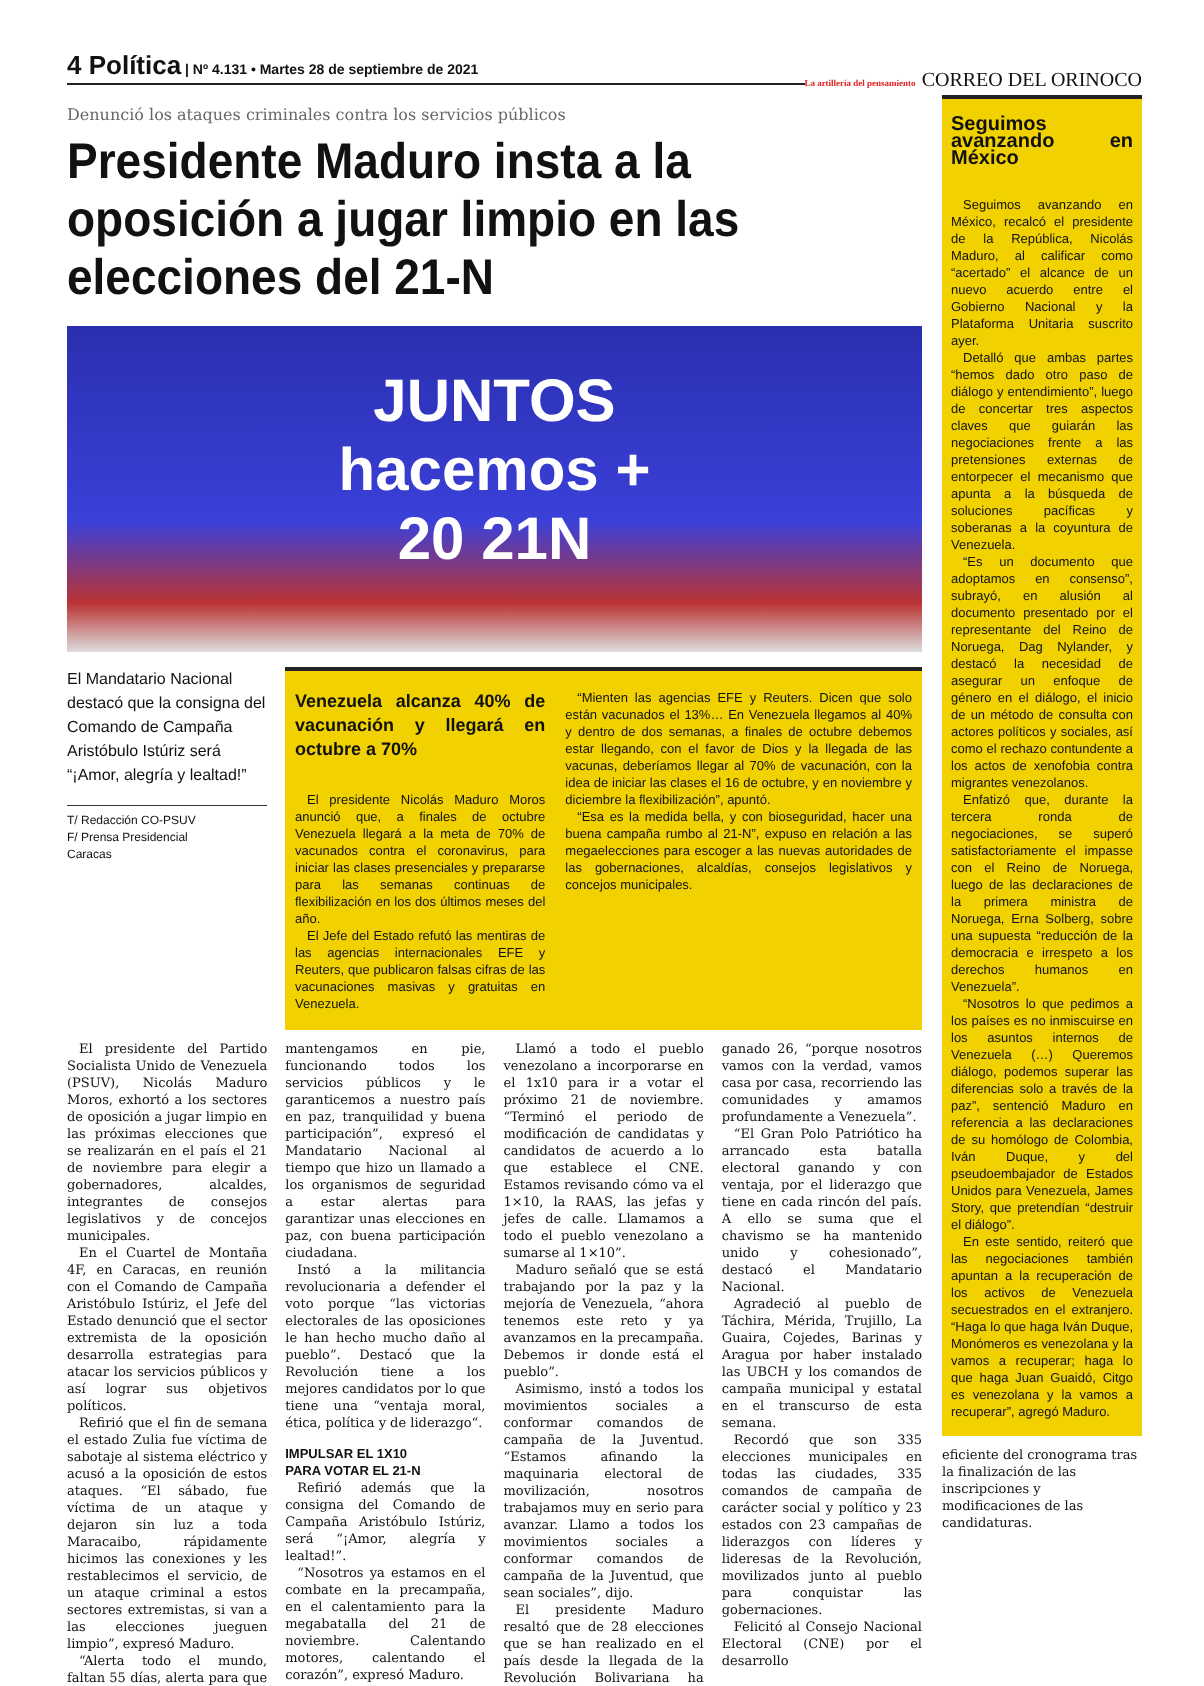4 Política | Nº 4.131 • Martes 28 de septiembre de 2021
La artillería del pensamiento CORREO DEL ORINOCO
Denunció los ataques criminales contra los servicios públicos
Presidente Maduro insta a la oposición a jugar limpio en las elecciones del 21-N
JUNTOS
hacemos +
20 21N
El Mandatario Nacional destacó que la consigna del Comando de Campaña Aristóbulo Istúriz será “¡Amor, alegría y lealtad!”
T/ Redacción CO-PSUV
F/ Prensa Presidencial
Caracas
Venezuela alcanza 40% de vacunación y llegará en octubre a 70%
El presidente Nicolás Maduro Moros anunció que, a finales de octubre Venezuela llegará a la meta de 70% de vacunados contra el coronavirus, para iniciar las clases presenciales y prepararse para las semanas continuas de flexibilización en los dos últimos meses del año.
El Jefe del Estado refutó las mentiras de las agencias internacionales EFE y Reuters, que publicaron falsas cifras de las vacunaciones masivas y gratuitas en Venezuela.
“Mienten las agencias EFE y Reuters. Dicen que solo están vacunados el 13%… En Venezuela llegamos al 40% y dentro de dos semanas, a finales de octubre debemos estar llegando, con el favor de Dios y la llegada de las vacunas, deberíamos llegar al 70% de vacunación, con la idea de iniciar las clases el 16 de octubre, y en noviembre y diciembre la flexibilización”, apuntó.
“Esa es la medida bella, y con bioseguridad, hacer una buena campaña rumbo al 21-N”, expuso en relación a las megaelecciones para escoger a las nuevas autoridades de las gobernaciones, alcaldías, consejos legislativos y concejos municipales.
El presidente del Partido Socialista Unido de Venezuela (PSUV), Nicolás Maduro Moros, exhortó a los sectores de oposición a jugar limpio en las próximas elecciones que se realizarán en el país el 21 de noviembre para elegir a gobernadores, alcaldes, integrantes de consejos legislativos y de concejos municipales.
En el Cuartel de Montaña 4F, en Caracas, en reunión con el Comando de Campaña Aristóbulo Istúriz, el Jefe del Estado denunció que el sector extremista de la oposición desarrolla estrategias para atacar los servicios públicos y así lograr sus objetivos políticos.
Refirió que el fin de semana el estado Zulia fue víctima de sabotaje al sistema eléctrico y acusó a la oposición de estos ataques. “El sábado, fue víctima de un ataque y dejaron sin luz a toda Maracaibo, rápidamente hicimos las conexiones y les restablecimos el servicio, de un ataque criminal a estos sectores extremistas, si van a las elecciones jueguen limpio”, expresó Maduro.
“Alerta todo el mundo, faltan 55 días, alerta para que mantengamos en pie, funcionando todos los servicios públicos y le garanticemos a nuestro país en paz, tranquilidad y buena participación”, expresó el Mandatario Nacional al tiempo que hizo un llamado a los organismos de seguridad a estar alertas para garantizar unas elecciones en paz, con buena participación ciudadana.
Instó a la militancia revolucionaria a defender el voto porque “las victorias electorales de las oposiciones le han hecho mucho daño al pueblo”. Destacó que la Revolución tiene a los mejores candidatos por lo que tiene una “ventaja moral, ética, política y de liderazgo“.
IMPULSAR EL 1X10
PARA VOTAR EL 21-N
Refirió además que la consigna del Comando de Campaña Aristóbulo Istúriz, será “¡Amor, alegría y lealtad!”.
“Nosotros ya estamos en el combate en la precampaña, en el calentamiento para la megabatalla del 21 de noviembre. Calentando motores, calentando el corazón”, expresó Maduro.
Llamó a todo el pueblo venezolano a incorporarse en el 1x10 para ir a votar el próximo 21 de noviembre. “Terminó el periodo de modificación de candidatas y candidatos de acuerdo a lo que establece el CNE. Estamos revisando cómo va el 1×10, la RAAS, las jefas y jefes de calle. Llamamos a todo el pueblo venezolano a sumarse al 1×10”.
Maduro señaló que se está trabajando por la paz y la mejoría de Venezuela, “ahora tenemos este reto y ya avanzamos en la precampaña. Debemos ir donde está el pueblo”.
Asimismo, instó a todos los movimientos sociales a conformar comandos de campaña de la Juventud. “Estamos afinando la maquinaria electoral de movilización, nosotros trabajamos muy en serio para avanzar. Llamo a todos los movimientos sociales a conformar comandos de campaña de la Juventud, que sean sociales”, dijo.
El presidente Maduro resaltó que de 28 elecciones que se han realizado en el país desde la llegada de la Revolución Bolivariana ha ganado 26, “porque nosotros vamos con la verdad, vamos casa por casa, recorriendo las comunidades y amamos profundamente a Venezuela”.
“El Gran Polo Patriótico ha arrancado esta batalla electoral ganando y con ventaja, por el liderazgo que tiene en cada rincón del país. A ello se suma que el chavismo se ha mantenido unido y cohesionado”, destacó el Mandatario Nacional.
Agradeció al pueblo de Táchira, Mérida, Trujillo, La Guaira, Cojedes, Barinas y Aragua por haber instalado las UBCH y los comandos de campaña municipal y estatal en el transcurso de esta semana.
Recordó que son 335 elecciones municipales en todas las ciudades, 335 comandos de campaña de carácter social y político y 23 estados con 23 campañas de liderazgos con líderes y lideresas de la Revolución, movilizados junto al pueblo para conquistar las gobernaciones.
Felicitó al Consejo Nacional Electoral (CNE) por el desarrollo
Seguimos avanzando en México
Seguimos avanzando en México, recalcó el presidente de la República, Nicolás Maduro, al calificar como “acertado” el alcance de un nuevo acuerdo entre el Gobierno Nacional y la Plataforma Unitaria suscrito ayer.
Detalló que ambas partes “hemos dado otro paso de diálogo y entendimiento”, luego de concertar tres aspectos claves que guiarán las negociaciones frente a las pretensiones externas de entorpecer el mecanismo que apunta a la búsqueda de soluciones pacíficas y soberanas a la coyuntura de Venezuela.
“Es un documento que adoptamos en consenso”, subrayó, en alusión al documento presentado por el representante del Reino de Noruega, Dag Nylander, y destacó la necesidad de asegurar un enfoque de género en el diálogo, el inicio de un método de consulta con actores políticos y sociales, así como el rechazo contundente a los actos de xenofobia contra migrantes venezolanos.
Enfatizó que, durante la tercera ronda de negociaciones, se superó satisfactoriamente el impasse con el Reino de Noruega, luego de las declaraciones de la primera ministra de Noruega, Erna Solberg, sobre una supuesta “reducción de la democracia e irrespeto a los derechos humanos en Venezuela”.
“Nosotros lo que pedimos a los países es no inmiscuirse en los asuntos internos de Venezuela (…) Queremos diálogo, podemos superar las diferencias solo a través de la paz”, sentenció Maduro en referencia a las declaraciones de su homólogo de Colombia, Iván Duque, y del pseudoembajador de Estados Unidos para Venezuela, James Story, que pretendían “destruir el diálogo”.
En este sentido, reiteró que las negociaciones también apuntan a la recuperación de los activos de Venezuela secuestrados en el extranjero. “Haga lo que haga Iván Duque, Monómeros es venezolana y la vamos a recuperar; haga lo que haga Juan Guaidó, Citgo es venezolana y la vamos a recuperar”, agregó Maduro.
eficiente del cronograma tras la finalización de las inscripciones y modificaciones de las candidaturas.